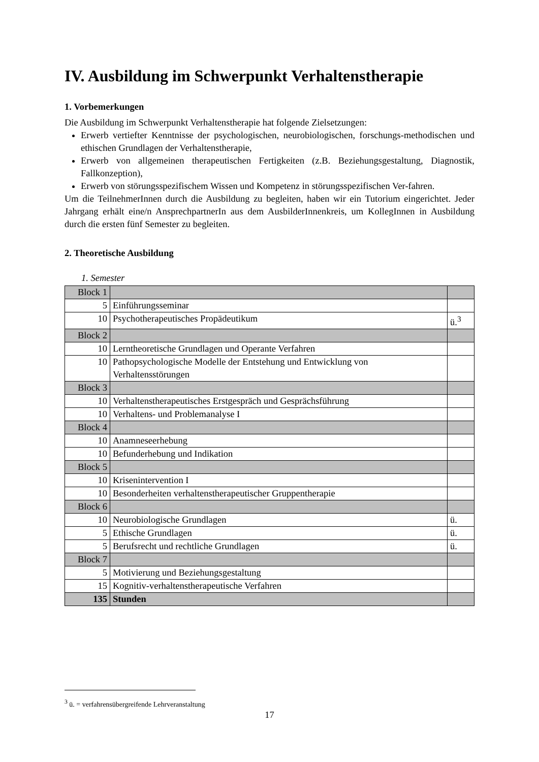IV. Ausbildung im Schwerpunkt Verhaltenstherapie
1. Vorbemerkungen
Die Ausbildung im Schwerpunkt Verhaltenstherapie hat folgende Zielsetzungen:
Erwerb vertiefter Kenntnisse der psychologischen, neurobiologischen, forschungs-methodischen und ethischen Grundlagen der Verhaltenstherapie,
Erwerb von allgemeinen therapeutischen Fertigkeiten (z.B. Beziehungsgestaltung, Diagnostik, Fallkonzeption),
Erwerb von störungsspezifischem Wissen und Kompetenz in störungsspezifischen Ver-fahren.
Um die TeilnehmerInnen durch die Ausbildung zu begleiten, haben wir ein Tutorium eingerichtet. Jeder Jahrgang erhält eine/n AnsprechpartnerIn aus dem AusbilderInnenkreis, um KollegInnen in Ausbildung durch die ersten fünf Semester zu begleiten.
2. Theoretische Ausbildung
1. Semester
| Block 1 | | |
| 5 | Einführungsseminar | |
| 10 | Psychotherapeutisches Propädeutikum | ü.<sup>3</sup> |
| Block 2 | | |
| 10 | Lerntheoretische Grundlagen und Operante Verfahren | |
| 10 | Pathopsychologische Modelle der Entstehung und Entwicklung von Verhaltensstörungen | |
| Block 3 | | |
| 10 | Verhaltenstherapeutisches Erstgespräch und Gesprächsführung | |
| 10 | Verhaltens- und Problemanalyse I | |
| Block 4 | | |
| 10 | Anamneseerhebung | |
| 10 | Befunderhebung und Indikation | |
| Block 5 | | |
| 10 | Krisenintervention I | |
| 10 | Besonderheiten verhaltenstherapeutischer Gruppentherapie | |
| Block 6 | | |
| 10 | Neurobiologische Grundlagen | ü. |
| 5 | Ethische Grundlagen | ü. |
| 5 | Berufsrecht und rechtliche Grundlagen | ü. |
| Block 7 | | |
| 5 | Motivierung und Beziehungsgestaltung | |
| 15 | Kognitiv-verhaltenstherapeutische Verfahren | |
| 135 | Stunden | |
<sup>3</sup> ü. = verfahrensübergreifende Lehrveranstaltung
17